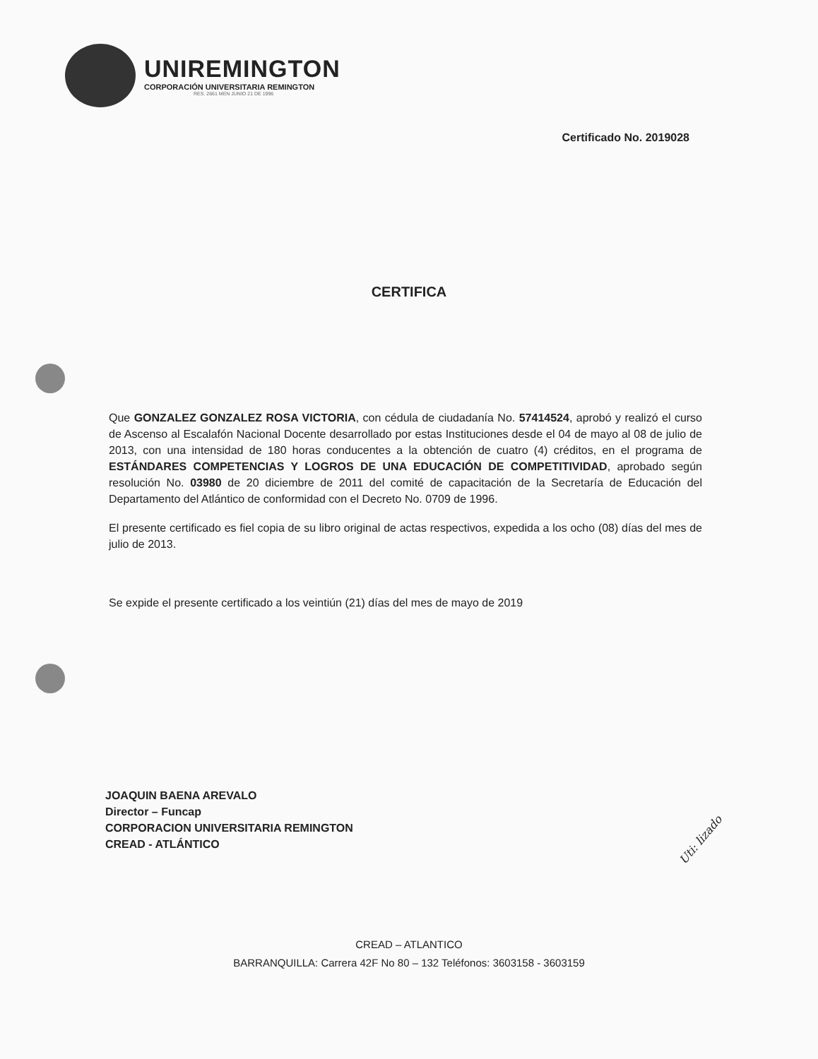UNIREMINGTON
CORPORACIÓN UNIVERSITARIA REMINGTON
RES. 2661 MEN JUNIO 21 DE 1996
Certificado No. 2019028
CERTIFICA
Que GONZALEZ GONZALEZ ROSA VICTORIA, con cédula de ciudadanía No. 57414524, aprobó y realizó el curso de Ascenso al Escalafón Nacional Docente desarrollado por estas Instituciones desde el 04 de mayo al 08 de julio de 2013, con una intensidad de 180 horas conducentes a la obtención de cuatro (4) créditos, en el programa de ESTÁNDARES COMPETENCIAS Y LOGROS DE UNA EDUCACIÓN DE COMPETITIVIDAD, aprobado según resolución No. 03980 de 20 diciembre de 2011 del comité de capacitación de la Secretaría de Educación del Departamento del Atlántico de conformidad con el Decreto No. 0709 de 1996.
El presente certificado es fiel copia de su libro original de actas respectivos, expedida a los ocho (08) días del mes de julio de 2013.
Se expide el presente certificado a los veintiún (21) días del mes de mayo de 2019
JOAQUIN BAENA AREVALO
Director – Funcap
CORPORACION UNIVERSITARIA REMINGTON
CREAD - ATLÁNTICO
Uti: lizado
CREAD – ATLANTICO
BARRANQUILLA: Carrera 42F No 80 – 132 Teléfonos: 3603158 - 3603159